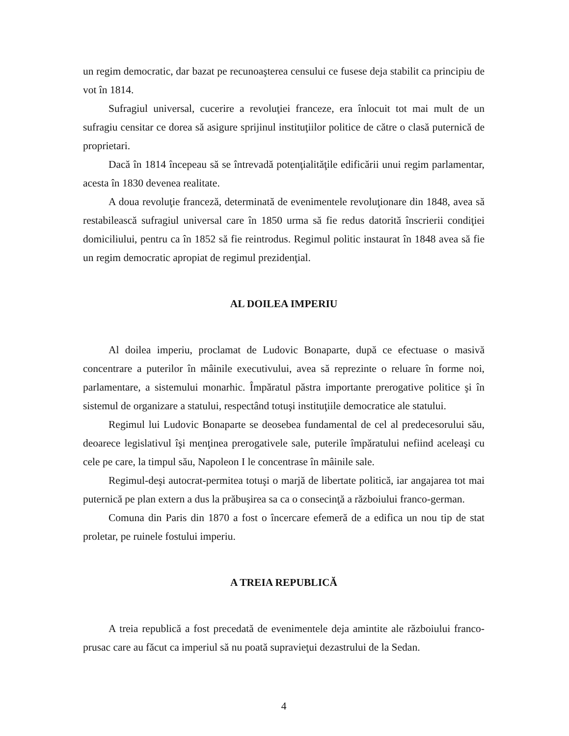un regim democratic, dar bazat pe recunoaşterea censului ce fusese deja stabilit ca principiu de vot în 1814.
Sufragiul universal, cucerire a revoluţiei franceze, era înlocuit tot mai mult de un sufragiu censitar ce dorea să asigure sprijinul instituţiilor politice de către o clasă puternică de proprietari.
Dacă în 1814 începeau să se întrevadă potenţialităţile edificării unui regim parlamentar, acesta în 1830 devenea realitate.
A doua revoluţie franceză, determinată de evenimentele revoluţionare din 1848, avea să restabilească sufragiul universal care în 1850 urma să fie redus datorită înscrierii condiţiei domiciliului, pentru ca în 1852 să fie reintrodus. Regimul politic instaurat în 1848 avea să fie un regim democratic apropiat de regimul prezidenţial.
AL DOILEA IMPERIU
Al doilea imperiu, proclamat de Ludovic Bonaparte, după ce efectuase o masivă concentrare a puterilor în mâinile executivului, avea să reprezinte o reluare în forme noi, parlamentare, a sistemului monarhic. Împăratul păstra importante prerogative politice şi în sistemul de organizare a statului, respectând totuşi instituţiile democratice ale statului.
Regimul lui Ludovic Bonaparte se deosebea fundamental de cel al predecesorului său, deoarece legislativul îşi menţinea prerogativele sale, puterile împăratului nefiind aceleaşi cu cele pe care, la timpul său, Napoleon I le concentrase în mâinile sale.
Regimul-deşi autocrat-permitea totuşi o marjă de libertate politică, iar angajarea tot mai puternică pe plan extern a dus la prăbuşirea sa ca o consecinţă a războiului franco-german.
Comuna din Paris din 1870 a fost o încercare efemeră de a edifica un nou tip de stat proletar, pe ruinele fostului imperiu.
A TREIA REPUBLICĂ
A treia republică a fost precedată de evenimentele deja amintite ale războiului franco-prusac care au făcut ca imperiul să nu poată supravieţui dezastrului de la Sedan.
4